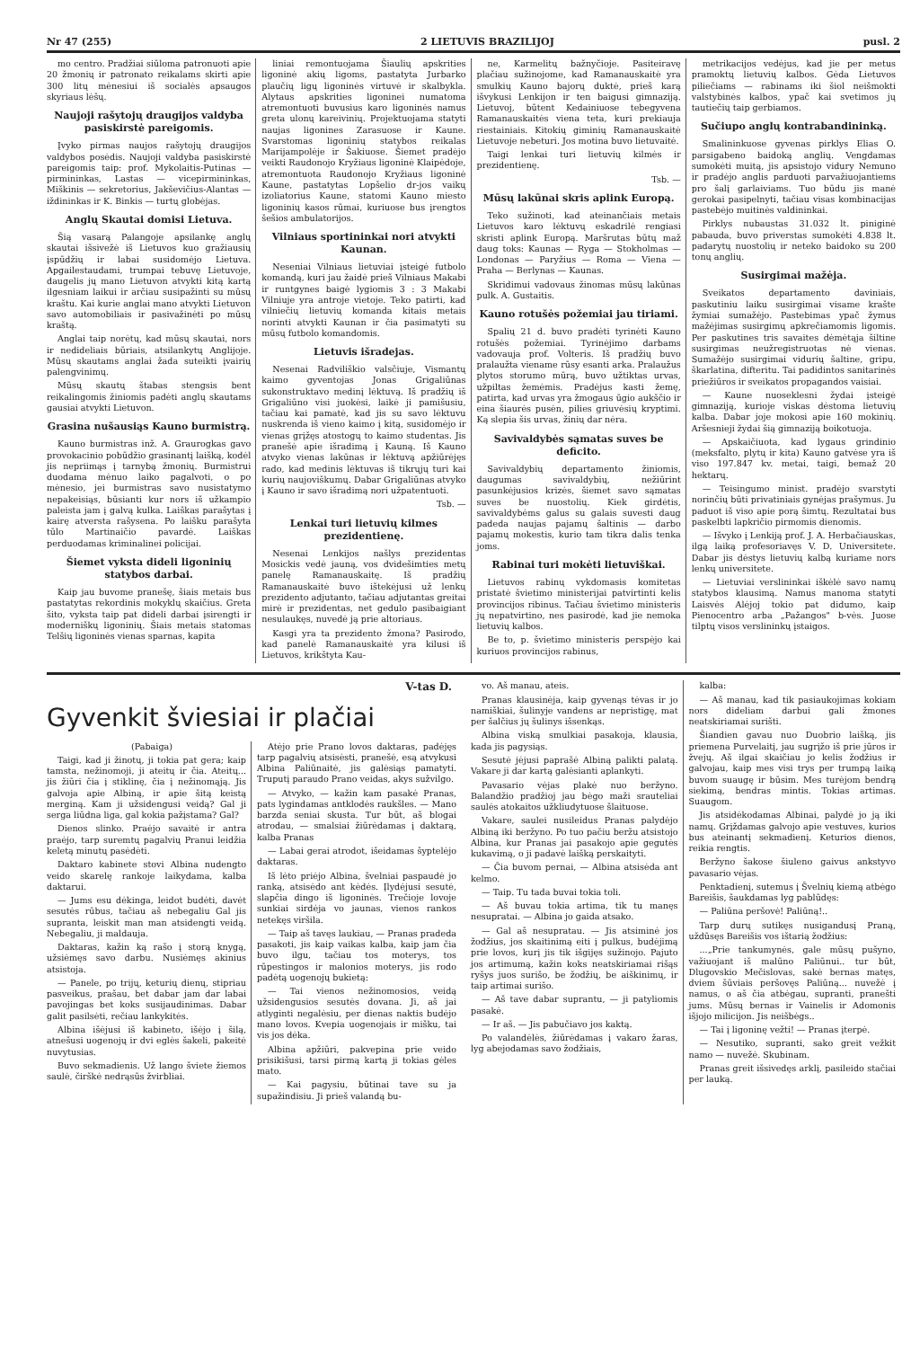Nr 47 (255) 2 LIETUVIS BRAZILIJOJ pusl. 2
mo centro. Pradžiai siūloma patronuoti apie 20 žmonių ir patronato reikalams skirti apie 300 litų mėnesiui iš socialės apsaugos skyriaus lėšų.
Naujoji rašytojų draugijos valdyba pasiskirstė pareigomis.
Įvyko pirmas naujos rašytojų draugijos valdybos posėdis. Naujoji valdyba pasiskirstė pareigomis taip: prof. Mykolaitis-Putinas — pirmininkas, Lastas — vicepirmininkas, Miškinis — sekretorius, Jakševičius-Alantas — iždininkas ir K. Binkis — turtų globėjas.
Anglų Skautai domisi Lietuva.
Šią vasarą Palangoje apsilankę anglų skautai išsivežė iš Lietuvos kuo gražiausių įspūdžių ir labai susidomėjo Lietuva. Apgailestaudami, trumpai tebuvę Lietuvoje, daugelis jų mano Lietuvon atvykti kitą kartą ilgesniam laikui ir arčiau susipažinti su mūsų kraštu. Kai kurie anglai mano atvykti Lietuvon savo automobiliais ir pasivažinėti po mūsų kraštą.
Anglai taip norėtų, kad mūsų skautai, nors ir nedideliais būriais, atsilankytų Anglijoje. Mūsų skautams anglai žada suteikti įvairių palengvinimų.
Mūsų skautų štabas stengsis bent reikalingomis žiniomis padėti anglų skautams gausiai atvykti Lietuvon.
Grasina nušausiąs Kauno burmistrą.
Kauno burmistras inž. A. Graurogkas gavo provokacinio pobūdžio grasinantį laišką, kodėl jis nepriimąs į tarnybą žmonių. Burmistrui duodama mėnuo laiko pagalvoti, o po mėnesio, jei burmistras savo nusistatymo nepakeisiąs, būsianti kur nors iš užkampio paleista jam į galvą kulka. Laiškas parašytas į kairę atversta rašysena. Po laišku parašyta tūlo Martinaičio pavardė. Laiškas perduodamas kriminalinei policijai.
Šiemet vyksta dideli ligoninių statybos darbai.
Kaip jau buvome pranešę, šiais metais bus pastatytas rekordinis mokyklų skaičius. Greta šito, vyksta taip pat dideli darbai įsirengti ir moderniškų ligoninių. Šiais metais statomas Telšių ligoninės vienas sparnas, kapita
liniai remontuojama Šiaulių apskrities ligoninė akių ligoms, pastatyta Jurbarko plaučių ligų ligoninės virtuvė ir skalbykla. Alytaus apskrities ligoninei numatoma atremontuoti buvusius karo ligoninės namus greta ulonų kareivinių. Projektuojama statyti naujas ligonines Zarasuose ir Kaune. Svarstomas ligoninių statybos reikalas Marijampolėje ir Šakiuose. Šiemet pradėjo veikti Raudonojo Kryžiaus ligoninė Klaipėdoje, atremontuota Raudonojo Kryžiaus ligoninė Kaune, pastatytas Lopšelio dr-jos vaikų izoliatorius Kaune, statomi Kauno miesto ligoninių kasos rūmai, kuriuose bus įrengtos šešios ambulatorijos.
Vilniaus sportininkai nori atvykti Kaunan.
Neseniai Vilniaus lietuviai įsteigė futbolo komandą, kuri jau žaidė prieš Vilniaus Makabi ir runtgynes baigė lygiomis 3 : 3 Makabi Vilniuje yra antroje vietoje. Teko patirti, kad vilniečių lietuvių komanda kitais metais norinti atvykti Kaunan ir čia pasimatyti su mūsų futbolo komandomis.
Lietuvis išradejas.
Nesenai Radviliškio valsčiuje, Vismantų kaimo gyventojas Jonas Grigaliūnas sukonstruktavo medinį lėktuvą. Iš pradžių iš Grigaliūno visi juokėsi, laikė ji pamišusiu, tačiau kai pamatė, kad jis su savo lėktuvu nuskrenda iš vieno kaimo į kitą, susidomėjo ir vienas grįžęs atostogų to kaimo studentas. Jis pranešė apie išradimą į Kauną. Iš Kauno atvyko vienas lakūnas ir lėktuvą apžiūrėjęs rado, kad medinis lėktuvas iš tikrųjų turi kai kurių naujoviškumų. Dabar Grigaliūnas atvyko į Kauno ir savo išradimą nori užpatentuoti.
Tsb. —
Lenkai turi lietuvių kilmes prezidentienę.
Nesenai Lenkijos našlys prezidentas Mosickis vedė jauną, vos dvidešimties metų panelę Ramanauskaitę. Iš pradžių Ramanauskaitė buvo ištekėjusi už lenkų prezidento adjutanto, tačiau adjutantas greitai mirė ir prezidentas, net gedulo pasibaigiant nesulaukęs, nuvedė ją prie altoriaus.
Kasgi yra ta prezidento žmona? Pasirodo, kad panelė Ramanauskaitė yra kilusi iš Lietuvos, krikštyta Kau-
ne, Karmelitų bažnyčioje. Pasiteiravę plačiau sužinojome, kad Ramanauskaitė yra smulkių Kauno bajorų duktė, prieš karą išvykusi Lenkijon ir ten baigusi gimnaziją. Lietuvoj, būtent Kedainiuose tebegyvena Ramanauskaitės viena teta, kuri prekiauja riestainiais. Kitokių giminių Ramanauskaitė Lietuvoje nebeturi. Jos motina buvo lietuvaitė.
Taigi lenkai turi lietuvių kilmės ir prezidentienę.
Tsb. —
Mūsų lakūnai skris aplink Europą.
Teko sužinoti, kad ateinančiais metais Lietuvos karo lėktuvų eskadrilė rengiasi skristi aplink Europą. Maršrutas būtų maž daug toks: Kaunas — Ryga — Stokholmas — Londonas — Paryžius — Roma — Viena — Praha — Berlynas — Kaunas.
Skridimui vadovaus žinomas mūsų lakūnas pulk. A. Gustaitis.
Kauno rotušės požemiai jau tiriami.
Spalių 21 d. buvo pradėti tyrinėti Kauno rotušės požemiai. Tyrinėjimo darbams vadovauja prof. Volteris. Iš pradžių buvo pralaužta viename rūsy esanti arka. Pralaužus plytos storumo mūrą, buvo užtiktas urvas, užpiltas žemėmis. Pradėjus kasti žemę, patirta, kad urvas yra žmogaus ūgio aukščio ir eina šiaurės pusėn, pilies griuvėsių kryptimi. Ką slepia šis urvas, žinių dar nėra.
Savivaldybės sąmatas suves be deficito.
Savivaldybių departamento žiniomis, daugumas savivaldybių, nežiūrint pasunkėjusios krizės, šiemet savo sąmatas suves be nuostolių. Kiek girdėtis, savivaldybėms galus su galais suvesti daug padeda naujas pajamų šaltinis — darbo pajamų mokestis, kurio tam tikra dalis tenka joms.
Rabinai turi mokėti lietuviškai.
Lietuvos rabinų vykdomasis komitetas pristatė švietimo ministerijai patvirtinti kelis provincijos ribinus. Tačiau švietimo ministeris jų nepatvirtino, nes pasirodė, kad jie nemoka lietuvių kalbos.
Be to, p. švietimo ministeris perspėjo kai kuriuos provincijos rabinus,
metrikacijos vedėjus, kad jie per metus pramoktų lietuvių kalbos. Gėda Lietuvos piliečiams — rabinams iki šiol neišmokti valstybinės kalbos, ypač kai svetimos jų tautiečių taip gerbiamos.
Sučiupo anglų kontrabandininką.
Smalininkuose gyvenas pirklys Elias O. parsigabeno baidoką anglių. Vengdamas sumokėti muitą, jis apsistojo vidury Nemuno ir pradėjo anglis parduoti parvažiuojantiems pro šalį garlaiviams. Tuo būdu jis manė gerokai pasipelnyti, tačiau visas kombinacijas pastebėjo muitinės valdininkai.
Pirklys nubaustas 31.032 lt. piniginė pabauda, buvo priverstas sumokėti 4.838 lt. padarytų nuostolių ir neteko baidoko su 200 tonų anglių.
Susirgimai mažėja.
Sveikatos departamento daviniais, paskutiniu laiku susirgimai visame krašte žymiai sumažėjo. Pastebimas ypač žymus mažėjimas susirgimų apkrečiamomis ligomis. Per paskutines tris savaites dėmėtąja šiltine susirgimas neužregistruotas nė vienas. Sumažėjo susirgimai vidurių šaltine, gripu, škarlatina, difteritu. Tai padidintos sanitarinės priežiūros ir sveikatos propagandos vaisiai.
— Kaune nuoseklesni žydai įsteigė gimnaziją, kurioje viskas dėstoma lietuvių kalba. Dabar joje mokosi apie 160 mokinių. Aršesnieji žydai šią gimnaziją boikotuoja.
— Apskaičiuota, kad lygaus grindinio (meksfalto, plytų ir kita) Kauno gatvėse yra iš viso 197.847 kv. metai, taigi, bemaž 20 hektarų.
— Teisingumo minist. pradėjo svarstyti norinčių būti privatiniais gynėjas prašymus. Ju paduot iš viso apie porą šimtų. Rezultatai bus paskelbti lapkričio pirmomis dienomis.
— Išvyko į Lenkiją prof. J. A. Herbačiauskas, ilgą laiką profesoriavęs V. D. Universitete. Dabar jis dėstys lietuvių kalbą kuriame nors lenkų universitete.
— Lietuviai verslininkai iškėlė savo namų statybos klausimą. Namus manoma statyti Laisvės Alėjoj tokio pat didumo, kaip Pienocentro arba „Pažangos" b-vės. Juose tilptų visos verslininkų įstaigos.
V-tas D.
Gyvenkit šviesiai ir plačiai
(Pabaiga)
Taigi, kad ji žinotų, ji tokia pat gera; kaip tamsta, nežinomoji, ji ateitų ir čia. Ateitų... jis žiūri čia į stiklinę, čia į nežinomąją. Jis galvoja apie Albiną, ir apie šitą keistą merginą. Kam ji užsidengusi veidą? Gal ji serga liūdna liga, gal kokia pažįstama? Gal?
Dienos slinko. Praėjo savaitė ir antra praėjo, tarp suremtų pagalvių Pranui leidžia keletą minutų pasėdėti.
Daktaro kabinete stovi Albina nudengto veido skarelę rankoje laikydama, kalba daktarui.
— Jums esu dėkinga, leidot budėti, davėt sesutės rūbus, tačiau aš nebegaliu Gal jis supranta, leiskit man man atsidengti veidą. Nebegaliu, ji maldauja.
Daktaras, kažin ką rašo į storą knygą, užsiėmęs savo darbu. Nusiėmęs akinius atsistoja.
— Panele, po trijų, keturių dienų, stipriau pasveikus, prašau, bet dabar jam dar labai pavojingas bet koks susijaudinimas. Dabar galit pasilsėti, rečiau lankykitės.
Albina išėjusi iš kabineto, išėjo į šilą, atnešusi uogenojų ir dvi eglės šakeli, pakeitė nuvytusias.
Buvo sekmadienis. Už lango šviete žiemos saulė, čirškė nedrąsūs žvirbliai.
Atėjo prie Prano lovos daktaras, padėjęs tarp pagalvių atsisėsti, pranešė, esą atvykusi Albina Paliūnaitė, jis galėsiąs pamatyti. Truputį paraudo Prano veidas, akys sužvilgo.
— Atvyko, — kažin kam pasakė Pranas, pats lygindamas antklodės raukšles. — Mano barzda seniai skusta. Tur būt, aš blogai atrodau, — smalsiai žiūrėdamas į daktarą, kalba Pranas
— Labai gerai atrodot, išeidamas šyptelėjo daktaras.
Iš lėto priėjo Albina, švelniai paspaudė jo ranką, atsisėdo ant kėdės. Įlydėjusi sesutė, slapčia dingo iš ligoninės. Trečioje lovoje sunkiai sirdėja vo jaunas, vienos rankos netekęs viršila.
— Taip aš tavęs laukiau, — Pranas pradeda pasakoti, jis kaip vaikas kalba, kaip jam čia buvo ilgu, tačiau tos moterys, tos rūpestingos ir malonios moterys, jis rodo padėtą uogenojų bukietą:
— Tai vienos nežinomosios, veidą užsidengusios sesutės dovana. Ji, aš jai atlyginti negalėsiu, per dienas naktis budėjo mano lovos. Kvepia uogenojais ir mišku, tai vis jos dėka.
Albina apžiūri, pakvepina prie veido prisikišusi, tarsi pirmą kartą ji tokias gėles mato.
— Kai pagysiu, būtinai tave su ja supažindisiu. Ji prieš valandą bu-
vo. Aš manau, ateis.
Pranas klausinėja, kaip gyvenąs tėvas ir jo namiškiai, šulinyje vandens ar nepristigę, mat per šalčius jų šulinys išsenkąs.
Albina viską smulkiai pasakoja, klausia, kada jis pagysiąs.
Sesutė jėjusi paprašė Albiną palikti palatą. Vakare ji dar kartą galėsianti aplankyti.
Pavasario vėjas plakė nuo beržyno. Balandžio pradžioj jau bėgo maži srauteliai saulės atokaitos užkliudytuose šlaituose.
Vakare, saulei nusileidus Pranas palydėjo Albiną iki beržyno. Po tuo pačiu beržu atsistojo Albina, kur Pranas jai pasakojo apie gegutės kukavimą, o ji padavė laišką perskaityti.
— Čia buvom pernai, — Albina atsisėda ant kelmo.
— Taip. Tu tada buvai tokia toli.
— Aš buvau tokia artima, tik tu manęs nesupratai. — Albina jo gaida atsako.
— Gal aš nesupratau. — Jis atsiminė jos žodžius, jos skaitinimą eiti į pulkus, budėjimą prie lovos, kurį jis tik išgijęs sužinojo. Pajuto jos artimumą, kažin koks neatskiriamai rišąs ryšys juos surišo, be žodžių, be aiškinimų, ir taip artimai surišo.
— Aš tave dabar suprantu, — ji patyliomis pasakė.
— Ir aš. — Jis pabučiavo jos kaktą.
Po valandėlės, žiūrėdamas į vakaro žaras, lyg abejodamas savo žodžiais,
kalba:
— Aš manau, kad tik pasiaukojimas kokiam nors dideliam darbui gali žmones neatskiriamai surišti.
Šiandien gavau nuo Duobrio laišką, jis priemena Purvelaitį, jau sugrįžo iš prie jūros ir žvejų. Aš ilgai skaičiau jo kelis žodžius ir galvojau, kaip mes visi trys per trumpą laiką buvom suaugę ir būsim. Mes turėjom bendrą siekimą, bendras mintis. Tokias artimas. Suaugom.
Jis atsidėkodamas Albinai, palydė jo ją iki namų. Grįždamas galvojo apie vestuves, kurios bus ateinantį sekmadienį. Keturios dienos, reikia rengtis.
Beržyno šakose šiuleno gaivus ankstyvo pavasario vėjas.
Penktadienį, sutemus į Švelnių kiemą atbėgo Bareišis, šaukdamas lyg pablūdęs:
— Paliūna peršovė! Paliūną!..
Tarp durų sutikęs nusigandusį Praną, uždūsęs Bareišis vos ištarią žodžius:
...„Prie tankumynės, gale mūsų pušyno, važiuojant iš malūno Paliūnui.. tur būt, Dlugovskio Mečislovas, sakė bernas matęs, dviem šūviais peršovęs Paliūną... nuvežė į namus, o aš čia atbėgau, supranti, pranešti jums. Mūsų bernas ir Vainelis ir Adomonis išjojo milicijon. Jis neišbėgs..
— Tai į ligoninę vežti! — Pranas įterpė.
— Nesutiko, supranti, sako greit vežkit namo — nuvežė. Skubinam.
Pranas greit išsivedęs arklį, pasileido stačiai per lauką.